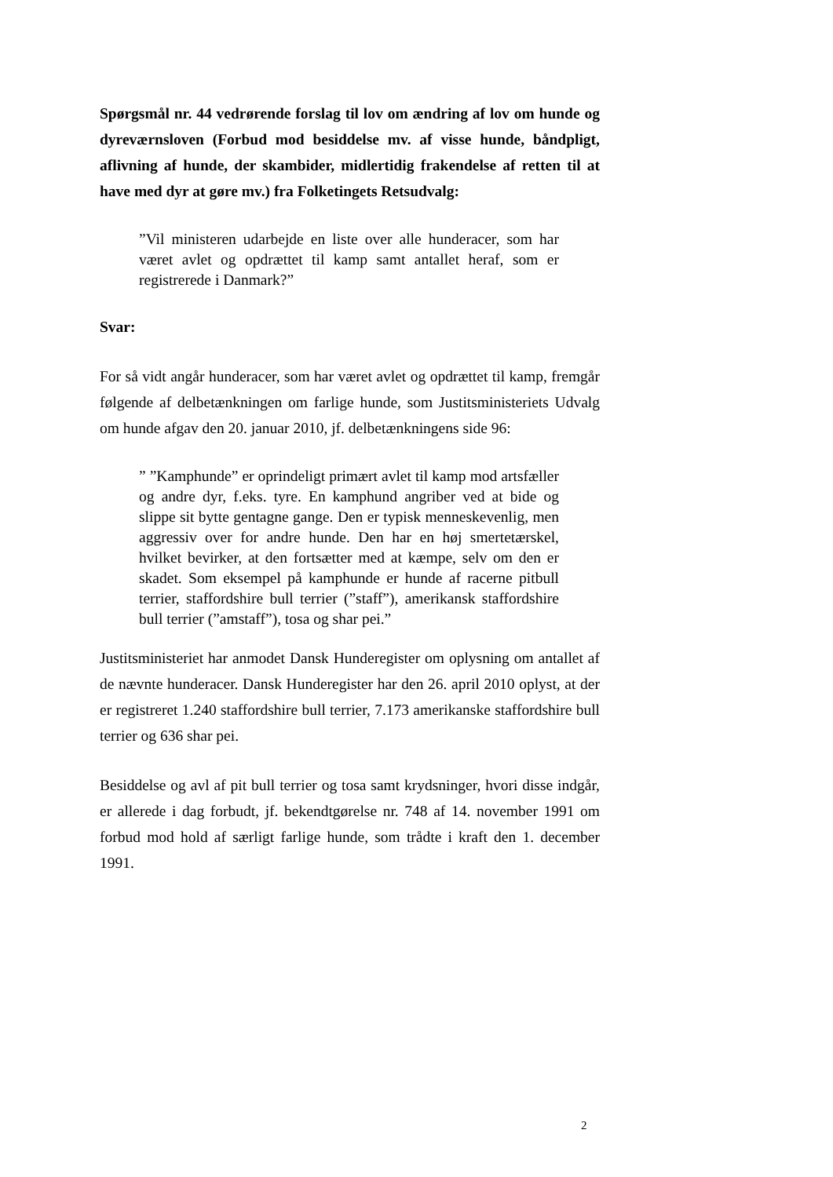Spørgsmål nr. 44 vedrørende forslag til lov om ændring af lov om hunde og dyreværnsloven (Forbud mod besiddelse mv. af visse hunde, båndpligt, aflivning af hunde, der skambider, midlertidig frakendelse af retten til at have med dyr at gøre mv.) fra Folketingets Retsudvalg:
”Vil ministeren udarbejde en liste over alle hunderacer, som har været avlet og opdrættet til kamp samt antallet heraf, som er registrerede i Danmark?”
Svar:
For så vidt angår hunderacer, som har været avlet og opdrættet til kamp, fremgår følgende af delbetænkningen om farlige hunde, som Justitsministeriets Udvalg om hunde afgav den 20. januar 2010, jf. delbetænkningens side 96:
” ”Kamphunde” er oprindeligt primært avlet til kamp mod artsfæller og andre dyr, f.eks. tyre. En kamphund angriber ved at bide og slippe sit bytte gentagne gange. Den er typisk menneskevenlig, men aggressiv over for andre hunde. Den har en høj smertetærskel, hvilket bevirker, at den fortsætter med at kæmpe, selv om den er skadet. Som eksempel på kamphunde er hunde af racerne pitbull terrier, staffordshire bull terrier (”staff”), amerikansk staffordshire bull terrier (”amstaff”), tosa og shar pei.”
Justitsministeriet har anmodet Dansk Hunderegister om oplysning om antallet af de nævnte hunderacer. Dansk Hunderegister har den 26. april 2010 oplyst, at der er registreret 1.240 staffordshire bull terrier, 7.173 amerikanske staffordshire bull terrier og 636 shar pei.
Besiddelse og avl af pit bull terrier og tosa samt krydsninger, hvori disse indgår, er allerede i dag forbudt, jf. bekendtgørelse nr. 748 af 14. november 1991 om forbud mod hold af særligt farlige hunde, som trådte i kraft den 1. december 1991.
2